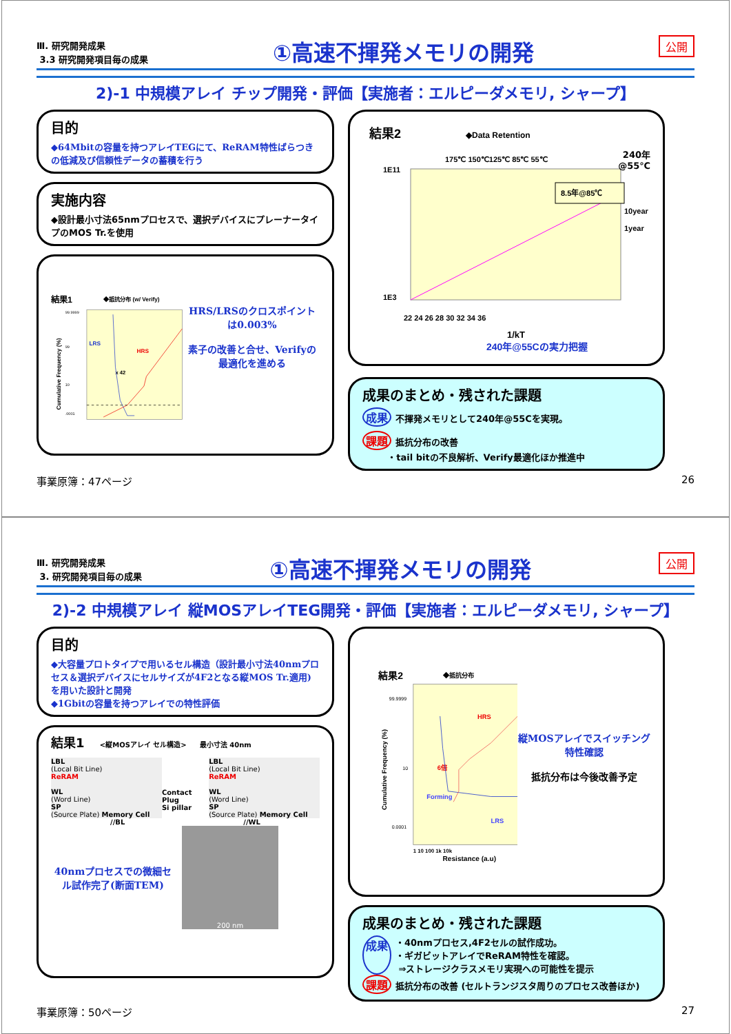Ⅲ. 研究開発成果
3.3 研究開発項目毎の成果
①高速不揮発メモリの開発
公開
2)-1 中規模アレイ チップ開発・評価【実施者：エルピーダメモリ, シャープ】
目的
◆64Mbitの容量を持つアレイTEGにて、ReRAM特性ばらつきの低減及び信頼性データの蓄積を行う
実施内容
◆設計最小寸法65nmプロセスで、選択デバイスにプレーナータイプのMOS Tr.を使用
結果1
◆抵抗分布 (w/ Verify)
Cumulative Frequency (%)
99.9999
99
10
.0001
LRS
HRS
x 42
HRS/LRSのクロスポイントは0.003%
素子の改善と合せ、Verifyの最適化を進める
結果2
◆Data Retention
175℃ 150℃125℃ 85℃ 55℃
1E11
1E3
22 24 26 28 30 32 34 36
1/kT
8.5年@85℃
10year
1year
240年@55Cの実力把握
240年
@55℃
成果のまとめ・残された課題
成果 不揮発メモリとして240年@55Cを実現。
課題 抵抗分布の改善
・tail bitの不良解析、Verify最適化ほか推進中
事業原簿：47ページ 26
Ⅲ. 研究開発成果
3. 研究開発項目毎の成果
①高速不揮発メモリの開発
公開
2)-2 中規模アレイ 縦MOSアレイTEG開発・評価【実施者：エルピーダメモリ, シャープ】
目的
◆大容量プロトタイプで用いるセル構造（設計最小寸法40nmプロセス＆選択デバイスにセルサイズが4F2となる縦MOS Tr.適用)を用いた設計と開発
◆1Gbitの容量を持つアレイでの特性評価
結果1 <縦MOSアレイ セル構造> 最小寸法 40nm
LBL
(Local Bit Line)
ReRAM
WL
(Word Line)
SP
(Source Plate) Memory Cell
Contact Plug
Si pillar
LBL
(Local Bit Line)
ReRAM
WL
(Word Line)
SP
(Source Plate) Memory Cell
//BL //WL
40nmプロセスでの微細セル試作完了(断面TEM)
200 nm
結果2
◆抵抗分布
Cumulative Frequency (%)
99.9999
10
0.0001
HRS
6倍
Forming
LRS
1 10 100 1k 10k
Resistance (a.u)
縦MOSアレイでスイッチング特性確認
抵抗分布は今後改善予定
成果のまとめ・残された課題
成果 ・40nmプロセス,4F2セルの試作成功。
・ギガビットアレイでReRAM特性を確認。
⇒ストレージクラスメモリ実現への可能性を提示
課題 抵抗分布の改善 (セルトランジスタ周りのプロセス改善ほか)
事業原簿：50ページ 27